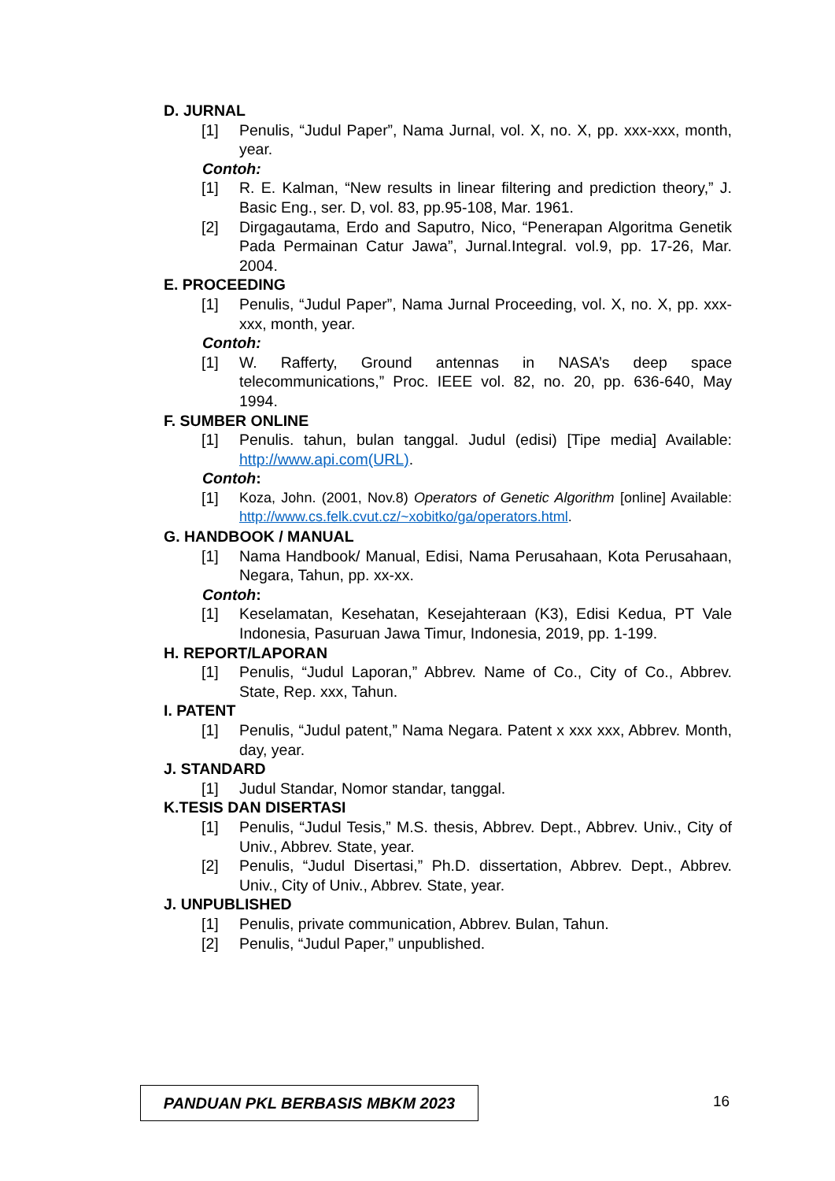D. JURNAL
[1] Penulis, “Judul Paper”, Nama Jurnal, vol. X, no. X, pp. xxx-xxx, month, year.
Contoh:
[1] R. E. Kalman, “New results in linear filtering and prediction theory,” J. Basic Eng., ser. D, vol. 83, pp.95-108, Mar. 1961.
[2] Dirgagautama, Erdo and Saputro, Nico, “Penerapan Algoritma Genetik Pada Permainan Catur Jawa”, Jurnal.Integral. vol.9, pp. 17-26, Mar. 2004.
E. PROCEEDING
[1] Penulis, “Judul Paper”, Nama Jurnal Proceeding, vol. X, no. X, pp. xxx-xxx, month, year.
Contoh:
[1] W. Rafferty, Ground antennas in NASA’s deep space telecommunications,” Proc. IEEE vol. 82, no. 20, pp. 636-640, May 1994.
F. SUMBER ONLINE
[1] Penulis. tahun, bulan tanggal. Judul (edisi) [Tipe media] Available: http://www.api.com(URL).
Contoh:
[1] Koza, John. (2001, Nov.8) Operators of Genetic Algorithm [online] Available: http://www.cs.felk.cvut.cz/~xobitko/ga/operators.html.
G. HANDBOOK / MANUAL
[1] Nama Handbook/ Manual, Edisi, Nama Perusahaan, Kota Perusahaan, Negara, Tahun, pp. xx-xx.
Contoh:
[1] Keselamatan, Kesehatan, Kesejahteraan (K3), Edisi Kedua, PT Vale Indonesia, Pasuruan Jawa Timur, Indonesia, 2019, pp. 1-199.
H. REPORT/LAPORAN
[1] Penulis, “Judul Laporan,” Abbrev. Name of Co., City of Co., Abbrev. State, Rep. xxx, Tahun.
I. PATENT
[1] Penulis, “Judul patent,” Nama Negara. Patent x xxx xxx, Abbrev. Month, day, year.
J. STANDARD
[1] Judul Standar, Nomor standar, tanggal.
K.TESIS DAN DISERTASI
[1] Penulis, “Judul Tesis,” M.S. thesis, Abbrev. Dept., Abbrev. Univ., City of Univ., Abbrev. State, year.
[2] Penulis, “Judul Disertasi,” Ph.D. dissertation, Abbrev. Dept., Abbrev. Univ., City of Univ., Abbrev. State, year.
J. UNPUBLISHED
[1] Penulis, private communication, Abbrev. Bulan, Tahun.
[2] Penulis, “Judul Paper,” unpublished.
PANDUAN PKL BERBASIS MBKM 2023 16